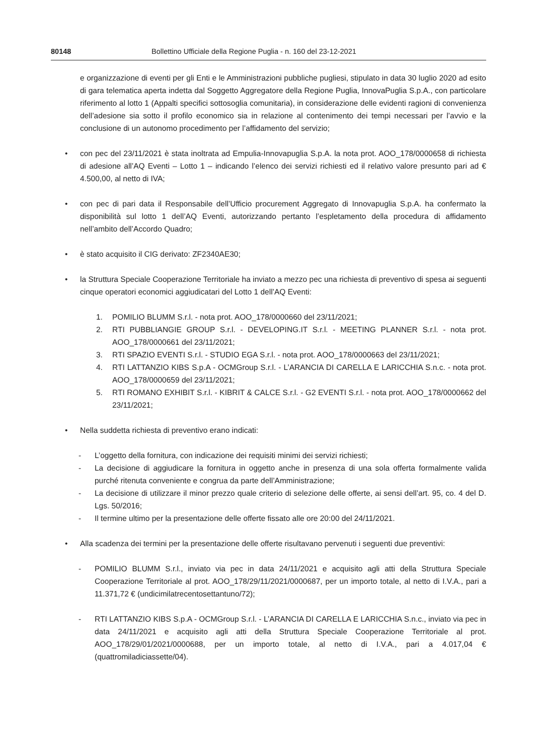80148 Bollettino Ufficiale della Regione Puglia - n. 160 del 23-12-2021
e organizzazione di eventi per gli Enti e le Amministrazioni pubbliche pugliesi, stipulato in data 30 luglio 2020 ad esito di gara telematica aperta indetta dal Soggetto Aggregatore della Regione Puglia, InnovaPuglia S.p.A., con particolare riferimento al lotto 1 (Appalti specifici sottosoglia comunitaria), in considerazione delle evidenti ragioni di convenienza dell’adesione sia sotto il profilo economico sia in relazione al contenimento dei tempi necessari per l’avvio e la conclusione di un autonomo procedimento per l’affidamento del servizio;
• con pec del 23/11/2021 è stata inoltrata ad Empulia-Innovapuglia S.p.A. la nota prot. AOO_178/0000658 di richiesta di adesione all’AQ Eventi – Lotto 1 – indicando l’elenco dei servizi richiesti ed il relativo valore presunto pari ad € 4.500,00, al netto di IVA;
• con pec di pari data il Responsabile dell’Ufficio procurement Aggregato di Innovapuglia S.p.A. ha confermato la disponibilità sul lotto 1 dell’AQ Eventi, autorizzando pertanto l’espletamento della procedura di affidamento nell’ambito dell’Accordo Quadro;
• è stato acquisito il CIG derivato: ZF2340AE30;
• la Struttura Speciale Cooperazione Territoriale ha inviato a mezzo pec una richiesta di preventivo di spesa ai seguenti cinque operatori economici aggiudicatari del Lotto 1 dell’AQ Eventi:
1. POMILIO BLUMM S.r.l. - nota prot. AOO_178/0000660 del 23/11/2021;
2. RTI PUBBLIANGIE GROUP S.r.l. - DEVELOPING.IT S.r.l. - MEETING PLANNER S.r.l. - nota prot. AOO_178/0000661 del 23/11/2021;
3. RTI SPAZIO EVENTI S.r.l. - STUDIO EGA S.r.l. - nota prot. AOO_178/0000663 del 23/11/2021;
4. RTI LATTANZIO KIBS S.p.A - OCMGroup S.r.l. - L’ARANCIA DI CARELLA E LARICCHIA S.n.c. - nota prot. AOO_178/0000659 del 23/11/2021;
5. RTI ROMANO EXHIBIT S.r.l. - KIBRIT & CALCE S.r.l. - G2 EVENTI S.r.l. - nota prot. AOO_178/0000662 del 23/11/2021;
• Nella suddetta richiesta di preventivo erano indicati:
- L’oggetto della fornitura, con indicazione dei requisiti minimi dei servizi richiesti;
- La decisione di aggiudicare la fornitura in oggetto anche in presenza di una sola offerta formalmente valida purché ritenuta conveniente e congrua da parte dell’Amministrazione;
- La decisione di utilizzare il minor prezzo quale criterio di selezione delle offerte, ai sensi dell’art. 95, co. 4 del D. Lgs. 50/2016;
- Il termine ultimo per la presentazione delle offerte fissato alle ore 20:00 del 24/11/2021.
• Alla scadenza dei termini per la presentazione delle offerte risultavano pervenuti i seguenti due preventivi:
- POMILIO BLUMM S.r.l., inviato via pec in data 24/11/2021 e acquisito agli atti della Struttura Speciale Cooperazione Territoriale al prot. AOO_178/29/11/2021/0000687, per un importo totale, al netto di I.V.A., pari a 11.371,72 € (undicimilatrecentosettantuno/72);
- RTI LATTANZIO KIBS S.p.A - OCMGroup S.r.l. - L’ARANCIA DI CARELLA E LARICCHIA S.n.c., inviato via pec in data 24/11/2021 e acquisito agli atti della Struttura Speciale Cooperazione Territoriale al prot. AOO_178/29/01/2021/0000688, per un importo totale, al netto di I.V.A., pari a 4.017,04 € (quattromiladiciassette/04).